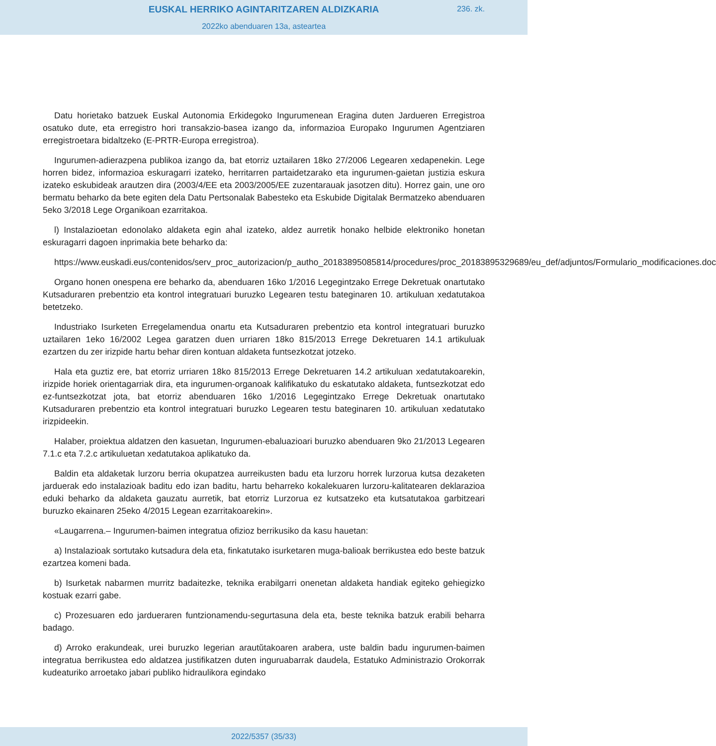EUSKAL HERRIKO AGINTARITZAREN ALDIZKARIA
2022ko abenduaren 13a, asteartea
236. zk.
Datu horietako batzuek Euskal Autonomia Erkidegoko Ingurumenean Eragina duten Jardueren Erregistroa osatuko dute, eta erregistro hori transakzio-basea izango da, informazioa Europako Ingurumen Agentziaren erregistroetara bidaltzeko (E-PRTR-Europa erregistroa).
Ingurumen-adierazpena publikoa izango da, bat etorriz uztailaren 18ko 27/2006 Legearen xedapenekin. Lege horren bidez, informazioa eskuragarri izateko, herritarren partaidetzarako eta ingurumen-gaietan justizia eskura izateko eskubideak arautzen dira (2003/4/EE eta 2003/2005/EE zuzentarauak jasotzen ditu). Horrez gain, une oro bermatu beharko da bete egiten dela Datu Pertsonalak Babesteko eta Eskubide Digitalak Bermatzeko abenduaren 5eko 3/2018 Lege Organikoan ezarritakoa.
l) Instalazioetan edonolako aldaketa egin ahal izateko, aldez aurretik honako helbide elektroniko honetan eskuragarri dagoen inprimakia bete beharko da:
https://www.euskadi.eus/contenidos/serv_proc_autorizacion/p_autho_20183895085814/procedures/proc_20183895329689/eu_def/adjuntos/Formulario_modificaciones.doc
Organo honen onespena ere beharko da, abenduaren 16ko 1/2016 Legegintzako Errege Dekretuak onartutako Kutsaduraren prebentzio eta kontrol integratuari buruzko Legearen testu bateginaren 10. artikuluan xedatutakoa betetzeko.
Industriako Isurketen Erregelamendua onartu eta Kutsaduraren prebentzio eta kontrol integratuari buruzko uztailaren 1eko 16/2002 Legea garatzen duen urriaren 18ko 815/2013 Errege Dekretuaren 14.1 artikuluak ezartzen du zer irizpide hartu behar diren kontuan aldaketa funtsezkotzat jotzeko.
Hala eta guztiz ere, bat etorriz urriaren 18ko 815/2013 Errege Dekretuaren 14.2 artikuluan xedatutakoarekin, irizpide horiek orientagarriak dira, eta ingurumen-organoak kalifikatuko du eskatutako aldaketa, funtsezkotzat edo ez-funtsezkotzat jota, bat etorriz abenduaren 16ko 1/2016 Legegintzako Errege Dekretuak onartutako Kutsaduraren prebentzio eta kontrol integratuari buruzko Legearen testu bateginaren 10. artikuluan xedatutako irizpideekin.
Halaber, proiektua aldatzen den kasuetan, Ingurumen-ebaluazioari buruzko abenduaren 9ko 21/2013 Legearen 7.1.c eta 7.2.c artikuluetan xedatutakoa aplikatuko da.
Baldin eta aldaketak lurzoru berria okupatzea aurreikusten badu eta lurzoru horrek lurzorua kutsa dezaketen jarduerak edo instalazioak baditu edo izan baditu, hartu beharreko kokalekuaren lurzoru-kalitatearen deklarazioa eduki beharko da aldaketa gauzatu aurretik, bat etorriz Lurzorua ez kutsatzeko eta kutsatutakoa garbitzeari buruzko ekainaren 25eko 4/2015 Legean ezarritakoarekin».
«Laugarrena.– Ingurumen-baimen integratua ofizioz berrikusiko da kasu hauetan:
a) Instalazioak sortutako kutsadura dela eta, finkatutako isurketaren muga-balioak berrikustea edo beste batzuk ezartzea komeni bada.
b) Isurketak nabarmen murritz badaitezke, teknika erabilgarri onenetan aldaketa handiak egiteko gehiegizko kostuak ezarri gabe.
c) Prozesuaren edo jardueraren funtzionamendu-segurtasuna dela eta, beste teknika batzuk erabili beharra badago.
d) Arroko erakundeak, urei buruzko legerian arautŭtakoaren arabera, uste baldin badu ingurumen-baimen integratua berrikustea edo aldatzea justifikatzen duten inguruabarrak daudela, Estatuko Administrazio Orokorrak kudeaturiko arroetako jabari publiko hidraulikora egindako
2022/5357 (35/33)